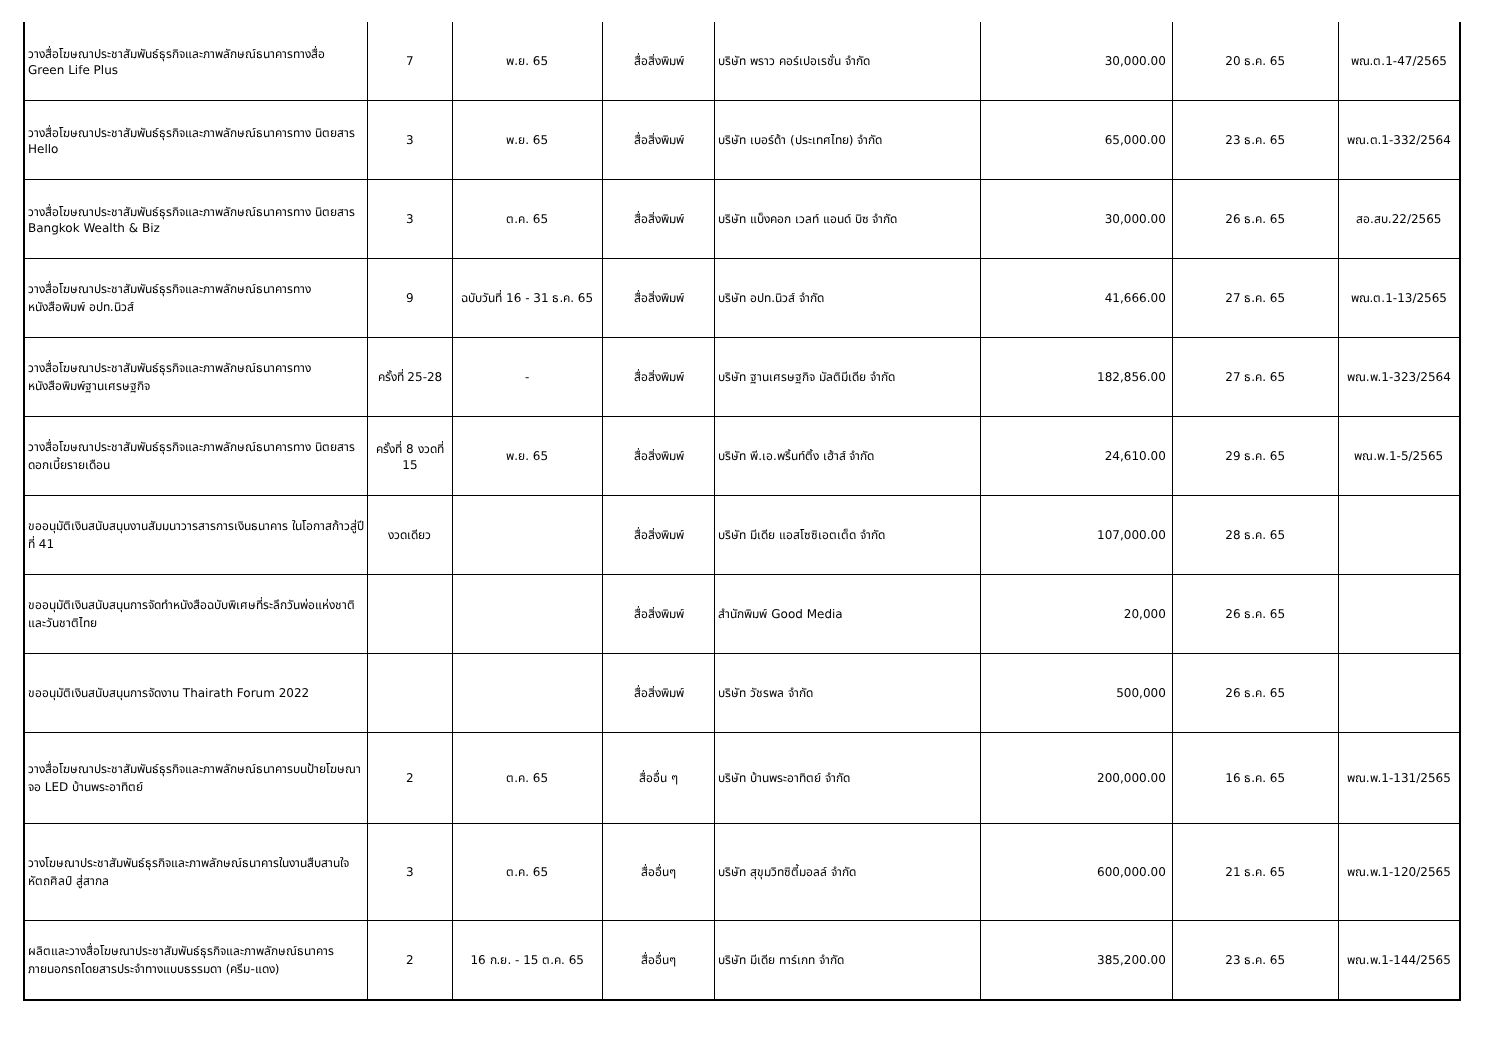| วางสื่อโฆษณาประชาสัมพันธ์ธุรกิจและภาพลักษณ์ธนาคารทางสื่อ Green Life Plus | 7 | พ.ย. 65 | สื่อสิ่งพิมพ์ | บริษัท พราว คอร์เปอเรชั่น จำกัด | 30,000.00 | 20 ธ.ค. 65 | พณ.ต.1-47/2565 |
| วางสื่อโฆษณาประชาสัมพันธ์ธุรกิจและภาพลักษณ์ธนาคารทาง นิตยสาร Hello | 3 | พ.ย. 65 | สื่อสิ่งพิมพ์ | บริษัท เบอร์ด้า (ประเทศไทย) จำกัด | 65,000.00 | 23 ธ.ค. 65 | พณ.ต.1-332/2564 |
| วางสื่อโฆษณาประชาสัมพันธ์ธุรกิจและภาพลักษณ์ธนาคารทาง นิตยสาร Bangkok Wealth & Biz | 3 | ต.ค. 65 | สื่อสิ่งพิมพ์ | บริษัท แบ็งคอก เวลท์ แอนด์ บิซ จำกัด | 30,000.00 | 26 ธ.ค. 65 | สอ.สบ.22/2565 |
| วางสื่อโฆษณาประชาสัมพันธ์ธุรกิจและภาพลักษณ์ธนาคารทาง หนังสือพิมพ์ อปท.นิวส์ | 9 | ฉบับวันที่ 16 - 31 ธ.ค. 65 | สื่อสิ่งพิมพ์ | บริษัท อปท.นิวส์ จำกัด | 41,666.00 | 27 ธ.ค. 65 | พณ.ต.1-13/2565 |
| วางสื่อโฆษณาประชาสัมพันธ์ธุรกิจและภาพลักษณ์ธนาคารทาง หนังสือพิมพ์ฐานเศรษฐกิจ | ครั้งที่ 25-28 | - | สื่อสิ่งพิมพ์ | บริษัท ฐานเศรษฐกิจ มัลติมีเดีย จำกัด | 182,856.00 | 27 ธ.ค. 65 | พณ.พ.1-323/2564 |
| วางสื่อโฆษณาประชาสัมพันธ์ธุรกิจและภาพลักษณ์ธนาคารทาง นิตยสารดอกเบี้ยรายเดือน | ครั้งที่ 8 งวดที่ 15 | พ.ย. 65 | สื่อสิ่งพิมพ์ | บริษัท พี.เอ.พริ้นท์ติ้ง เฮ้าส์ จำกัด | 24,610.00 | 29 ธ.ค. 65 | พณ.พ.1-5/2565 |
| ขออนุมัติเงินสนับสนุนงานสัมมนาวารสารการเงินธนาคาร ในโอกาสก้าวสู่ปีที่ 41 | งวดเดียว | | สื่อสิ่งพิมพ์ | บริษัท มีเดีย แอสโซซิเอตเต็ด จำกัด | 107,000.00 | 28 ธ.ค. 65 | |
| ขออนุมัติเงินสนับสนุนการจัดทำหนังสือฉบับพิเศษที่ระลึกวันพ่อแห่งชาติและวันชาติไทย | | | สื่อสิ่งพิมพ์ | สำนักพิมพ์ Good Media | 20,000 | 26 ธ.ค. 65 | |
| ขออนุมัติเงินสนับสนุนการจัดงาน Thairath Forum 2022 | | | สื่อสิ่งพิมพ์ | บริษัท วัชรพล จำกัด | 500,000 | 26 ธ.ค. 65 | |
| วางสื่อโฆษณาประชาสัมพันธ์ธุรกิจและภาพลักษณ์ธนาคารบนป้ายโฆษณาจอ LED บ้านพระอาทิตย์ | 2 | ต.ค. 65 | สื่ออื่น ๆ | บริษัท บ้านพระอาทิตย์ จำกัด | 200,000.00 | 16 ธ.ค. 65 | พณ.พ.1-131/2565 |
| วางโฆษณาประชาสัมพันธ์ธุรกิจและภาพลักษณ์ธนาคารในงานสืบสานใจ หัตถศิลป์ สู่สากล | 3 | ต.ค. 65 | สื่ออื่นๆ | บริษัท สุขุมวิทซิตี้มอลล์ จำกัด | 600,000.00 | 21 ธ.ค. 65 | พณ.พ.1-120/2565 |
| ผลิตและวางสื่อโฆษณาประชาสัมพันธ์ธุรกิจและภาพลักษณ์ธนาคารภายนอกรถโดยสารประจำทางแบบธรรมดา (ครีม-แดง) | 2 | 16 ก.ย. - 15 ต.ค. 65 | สื่ออื่นๆ | บริษัท มีเดีย ทาร์เกท จำกัด | 385,200.00 | 23 ธ.ค. 65 | พณ.พ.1-144/2565 |